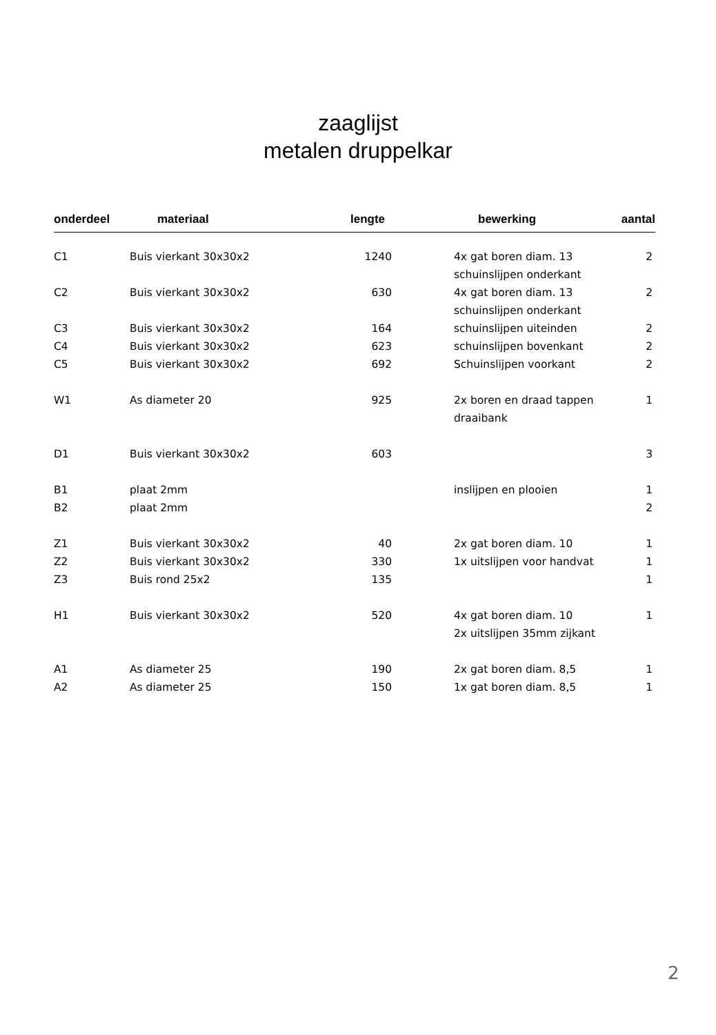zaaglijst
metalen druppelkar
| onderdeel | materiaal | lengte | bewerking | aantal |
| --- | --- | --- | --- | --- |
| C1 | Buis vierkant 30x30x2 | 1240 | 4x gat boren diam. 13 | 2 |
| | | | schuinslijpen onderkant | |
| C2 | Buis vierkant 30x30x2 | 630 | 4x gat boren diam. 13 | 2 |
| | | | schuinslijpen onderkant | |
| C3 | Buis vierkant 30x30x2 | 164 | schuinslijpen uiteinden | 2 |
| C4 | Buis vierkant 30x30x2 | 623 | schuinslijpen bovenkant | 2 |
| C5 | Buis vierkant 30x30x2 | 692 | Schuinslijpen voorkant | 2 |
| W1 | As diameter 20 | 925 | 2x boren en draad tappen | 1 |
| | | | draaibank | |
| D1 | Buis vierkant 30x30x2 | 603 | | 3 |
| B1 | plaat 2mm | | inslijpen en plooien | 1 |
| B2 | plaat 2mm | | | 2 |
| Z1 | Buis vierkant 30x30x2 | 40 | 2x gat boren diam. 10 | 1 |
| Z2 | Buis vierkant 30x30x2 | 330 | 1x uitslijpen voor handvat | 1 |
| Z3 | Buis rond 25x2 | 135 | | 1 |
| H1 | Buis vierkant 30x30x2 | 520 | 4x gat boren diam. 10 | 1 |
| | | | 2x uitslijpen 35mm zijkant | |
| A1 | As diameter 25 | 190 | 2x gat boren diam. 8,5 | 1 |
| A2 | As diameter 25 | 150 | 1x gat boren diam. 8,5 | 1 |
2